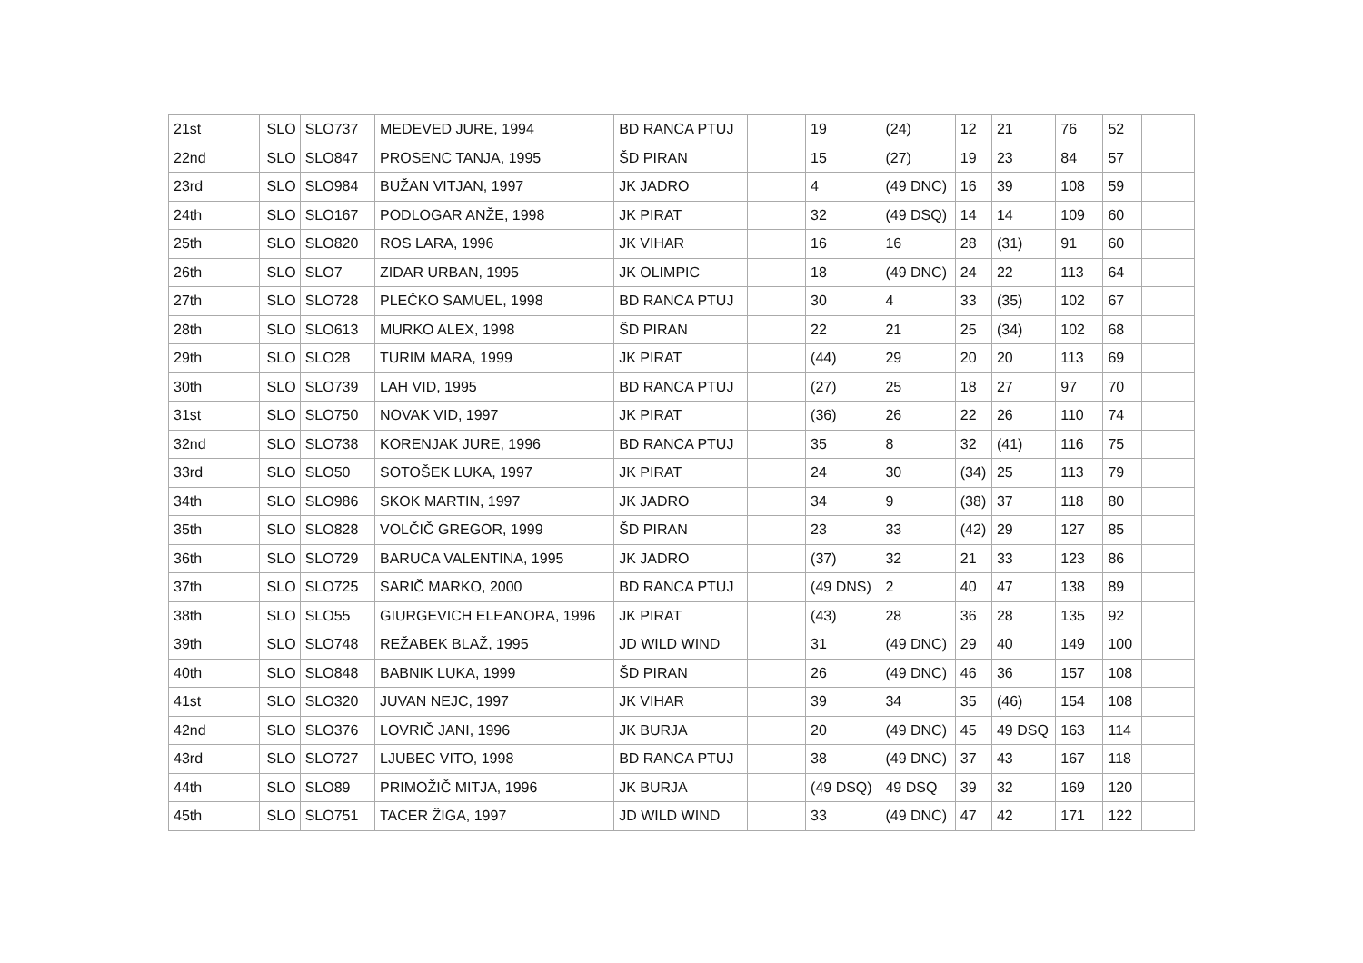| 21st | | SLO | SLO737 | MEDEVED JURE, 1994 | BD RANCA PTUJ | | 19 | (24) | 12 | 21 | 76 | 52 | |
| 22nd | | SLO | SLO847 | PROSENC TANJA, 1995 | ŠD PIRAN | | 15 | (27) | 19 | 23 | 84 | 57 | |
| 23rd | | SLO | SLO984 | BUŽAN VITJAN, 1997 | JK JADRO | | 4 | (49 DNC) | 16 | 39 | 108 | 59 | |
| 24th | | SLO | SLO167 | PODLOGAR ANŽE, 1998 | JK PIRAT | | 32 | (49 DSQ) | 14 | 14 | 109 | 60 | |
| 25th | | SLO | SLO820 | ROS LARA, 1996 | JK VIHAR | | 16 | 16 | 28 | (31) | 91 | 60 | |
| 26th | | SLO | SLO7 | ZIDAR URBAN, 1995 | JK OLIMPIC | | 18 | (49 DNC) | 24 | 22 | 113 | 64 | |
| 27th | | SLO | SLO728 | PLEČKO SAMUEL, 1998 | BD RANCA PTUJ | | 30 | 4 | 33 | (35) | 102 | 67 | |
| 28th | | SLO | SLO613 | MURKO ALEX, 1998 | ŠD PIRAN | | 22 | 21 | 25 | (34) | 102 | 68 | |
| 29th | | SLO | SLO28 | TURIM MARA, 1999 | JK PIRAT | | (44) | 29 | 20 | 20 | 113 | 69 | |
| 30th | | SLO | SLO739 | LAH VID, 1995 | BD RANCA PTUJ | | (27) | 25 | 18 | 27 | 97 | 70 | |
| 31st | | SLO | SLO750 | NOVAK VID, 1997 | JK PIRAT | | (36) | 26 | 22 | 26 | 110 | 74 | |
| 32nd | | SLO | SLO738 | KORENJAK JURE, 1996 | BD RANCA PTUJ | | 35 | 8 | 32 | (41) | 116 | 75 | |
| 33rd | | SLO | SLO50 | SOTOŠEK LUKA, 1997 | JK PIRAT | | 24 | 30 | (34) | 25 | 113 | 79 | |
| 34th | | SLO | SLO986 | SKOK MARTIN, 1997 | JK JADRO | | 34 | 9 | (38) | 37 | 118 | 80 | |
| 35th | | SLO | SLO828 | VOLČIČ GREGOR, 1999 | ŠD PIRAN | | 23 | 33 | (42) | 29 | 127 | 85 | |
| 36th | | SLO | SLO729 | BARUCA VALENTINA, 1995 | JK JADRO | | (37) | 32 | 21 | 33 | 123 | 86 | |
| 37th | | SLO | SLO725 | SARIČ MARKO, 2000 | BD RANCA PTUJ | | (49 DNS) | 2 | 40 | 47 | 138 | 89 | |
| 38th | | SLO | SLO55 | GIURGEVICH ELEANORA, 1996 | JK PIRAT | | (43) | 28 | 36 | 28 | 135 | 92 | |
| 39th | | SLO | SLO748 | REŽABEK BLAŽ, 1995 | JD WILD WIND | | 31 | (49 DNC) | 29 | 40 | 149 | 100 | |
| 40th | | SLO | SLO848 | BABNIK LUKA, 1999 | ŠD PIRAN | | 26 | (49 DNC) | 46 | 36 | 157 | 108 | |
| 41st | | SLO | SLO320 | JUVAN NEJC, 1997 | JK VIHAR | | 39 | 34 | 35 | (46) | 154 | 108 | |
| 42nd | | SLO | SLO376 | LOVRIČ JANI, 1996 | JK BURJA | | 20 | (49 DNC) | 45 | 49 DSQ | 163 | 114 | |
| 43rd | | SLO | SLO727 | LJUBEC VITO, 1998 | BD RANCA PTUJ | | 38 | (49 DNC) | 37 | 43 | 167 | 118 | |
| 44th | | SLO | SLO89 | PRIMOŽIČ MITJA, 1996 | JK BURJA | | (49 DSQ) | 49 DSQ | 39 | 32 | 169 | 120 | |
| 45th | | SLO | SLO751 | TACER ŽIGA, 1997 | JD WILD WIND | | 33 | (49 DNC) | 47 | 42 | 171 | 122 | |